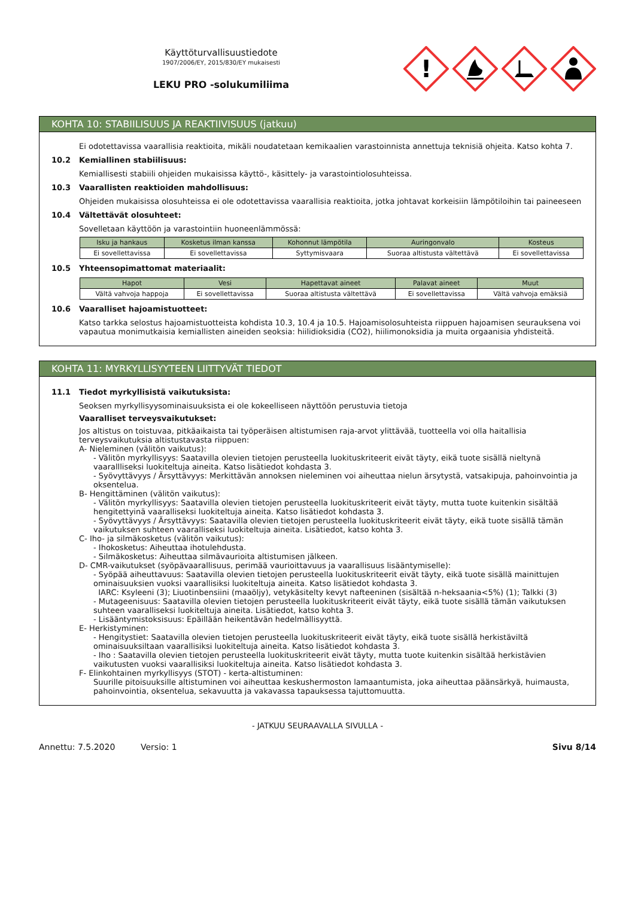Käyttöturvallisuustiedote
1907/2006/EY, 2015/830/EY mukaisesti
LEKU PRO -solukumiliima
!
KOHTA 10: STABIILISUUS JA REAKTIIVISUUS (jatkuu)
Ei odotettavissa vaarallisia reaktioita, mikäli noudatetaan kemikaalien varastoinnista annettuja teknisiä ohjeita. Katso kohta 7.
10.2 Kemiallinen stabiilisuus:
Kemiallisesti stabiili ohjeiden mukaisissa käyttö-, käsittely- ja varastointiolosuhteissa.
10.3 Vaarallisten reaktioiden mahdollisuus:
Ohjeiden mukaisissa olosuhteissa ei ole odotettavissa vaarallisia reaktioita, jotka johtavat korkeisiin lämpötiloihin tai paineeseen
10.4 Vältettävät olosuhteet:
Sovelletaan käyttöön ja varastointiin huoneenlämmössä:
| Isku ja hankaus | Kosketus ilman kanssa | Kohonnut lämpötila | Auringonvalo | Kosteus |
| --- | --- | --- | --- | --- |
| Ei sovellettavissa | Ei sovellettavissa | Syttymisvaara | Suoraa altistusta vältettävä | Ei sovellettavissa |
10.5 Yhteensopimattomat materiaalit:
| Hapot | Vesi | Hapettavat aineet | Palavat aineet | Muut |
| --- | --- | --- | --- | --- |
| Vältä vahvoja happoja | Ei sovellettavissa | Suoraa altistusta vältettävä | Ei sovellettavissa | Vältä vahvoja emäksiä |
10.6 Vaaralliset hajoamistuotteet:
Katso tarkka selostus hajoamistuotteista kohdista 10.3, 10.4 ja 10.5. Hajoamisolosuhteista riippuen hajoamisen seurauksena voi vapautua monimutkaisia kemiallisten aineiden seoksia: hiilidioksidia (CO2), hiilimonoksidia ja muita orgaanisia yhdisteitä.
KOHTA 11: MYRKYLLISYYTEEN LIITTYVÄT TIEDOT
11.1 Tiedot myrkyllisistä vaikutuksista:
Seoksen myrkyllisyysominaisuuksista ei ole kokeelliseen näyttöön perustuvia tietoja
Vaaralliset terveysvaikutukset:
Jos altistus on toistuvaa, pitkäaikaista tai työperäisen altistumisen raja-arvot ylittävää, tuotteella voi olla haitallisia terveysvaikutuksia altistustavasta riippuen:
A- Nieleminen (välitön vaikutus):
- Välitön myrkyllisyys: Saatavilla olevien tietojen perusteella luokituskriteerit eivät täyty, eikä tuote sisällä nieltynä vaarallliseksi luokiteltuja aineita. Katso lisätiedot kohdasta 3.
- Syövyttävyys / Ärsyttävyys: Merkittävän annoksen nieleminen voi aiheuttaa nielun ärsytystä, vatsakipuja, pahoinvointia ja oksentelua.
B- Hengittäminen (välitön vaikutus):
- Välitön myrkyllisyys: Saatavilla olevien tietojen perusteella luokituskriteerit eivät täyty, mutta tuote kuitenkin sisältää hengitettyinä vaaralliseksi luokiteltuja aineita. Katso lisätiedot kohdasta 3.
- Syövyttävyys / Ärsyttävyys: Saatavilla olevien tietojen perusteella luokituskriteerit eivät täyty, eikä tuote sisällä tämän vaikutuksen suhteen vaaralliseksi luokiteltuja aineita. Lisätiedot, katso kohta 3.
C- Iho- ja silmäkosketus (välitön vaikutus):
- Ihokosketus: Aiheuttaa ihotulehdusta.
- Silmäkosketus: Aiheuttaa silmävaurioita altistumisen jälkeen.
D- CMR-vaikutukset (syöpävaarallisuus, perimää vaurioittavuus ja vaarallisuus lisääntymiselle):
- Syöpää aiheuttavuus: Saatavilla olevien tietojen perusteella luokituskriteerit eivät täyty, eikä tuote sisällä mainittujen ominaisuuksien vuoksi vaarallisiksi luokiteltuja aineita. Katso lisätiedot kohdasta 3.
IARC: Ksyleeni (3); Liuotinbensiini (maaöljy), vetykäsitelty kevyt nafteeninen (sisältää n-heksaania<5%) (1); Talkki (3)
- Mutageenisuus: Saatavilla olevien tietojen perusteella luokituskriteerit eivät täyty, eikä tuote sisällä tämän vaikutuksen suhteen vaaralliseksi luokiteltuja aineita. Lisätiedot, katso kohta 3.
- Lisääntymistoksisuus: Epäillään heikentävän hedelmällisyyttä.
E- Herkistyminen:
- Hengitystiet: Saatavilla olevien tietojen perusteella luokituskriteerit eivät täyty, eikä tuote sisällä herkistäviltä ominaisuuksiltaan vaarallisiksi luokiteltuja aineita. Katso lisätiedot kohdasta 3.
- Iho : Saatavilla olevien tietojen perusteella luokituskriteerit eivät täyty, mutta tuote kuitenkin sisältää herkistävien vaikutusten vuoksi vaarallisiksi luokiteltuja aineita. Katso lisätiedot kohdasta 3.
F- Elinkohtainen myrkyllisyys (STOT) - kerta-altistuminen:
Suurille pitoisuuksille altistuminen voi aiheuttaa keskushermoston lamaantumista, joka aiheuttaa päänsärkyä, huimausta, pahoinvointia, oksentelua, sekavuutta ja vakavassa tapauksessa tajuttomuutta.
- JATKUU SEURAAVALLA SIVULLA -
Annettu: 7.5.2020 Versio: 1 Sivu 8/14